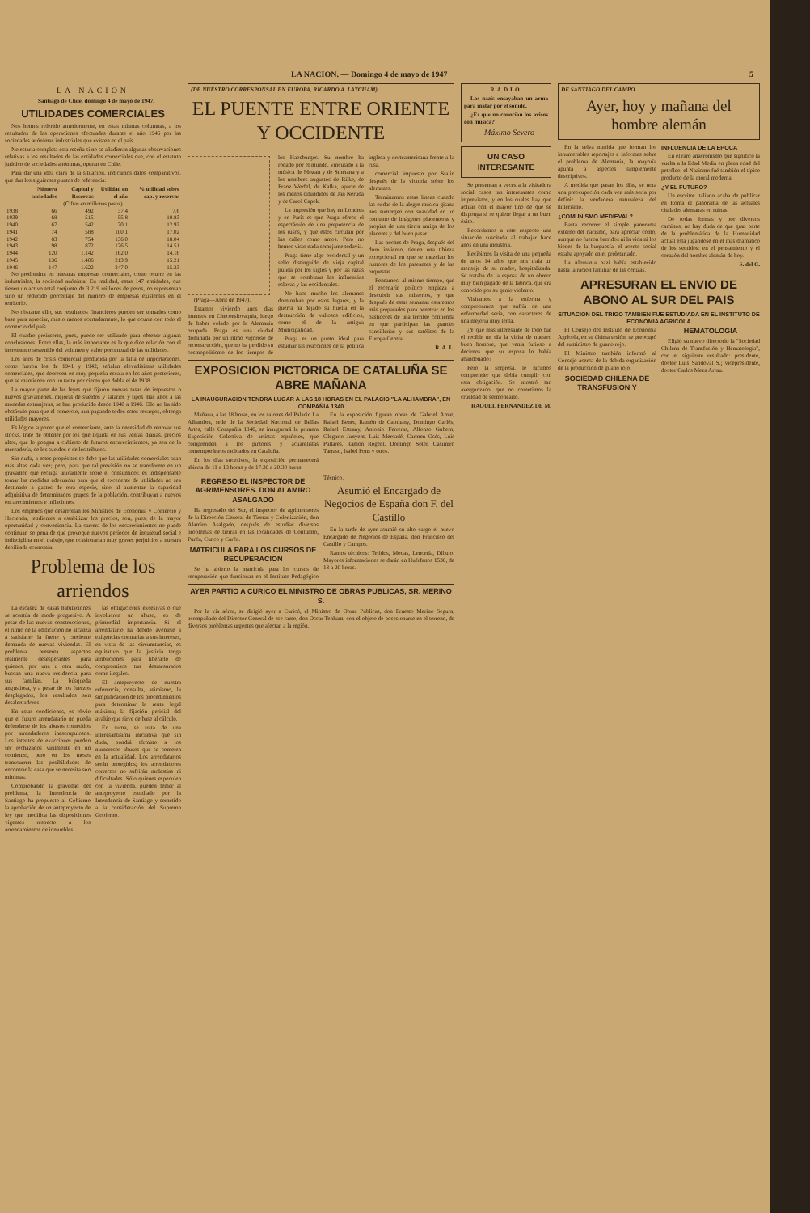LA NACION. — Domingo 4 de mayo de 1947 5
LA NACION
Santiago de Chile, domingo 4 de mayo de 1947.
UTILIDADES COMERCIALES
Nos hemos referido anteriormente, en estas mismas columnas, a los resultados de las operaciones efectuadas durante el año 1946 por las sociedades anónimas industriales que existen en el país.
No estaría completa esta reseña si no se añadieran algunas observaciones relativas a los resultados de las entidades comerciales que, con el estatuto jurídico de sociedades anónimas, operan en Chile.
Para dar una idea clara de la situación, indicamos datos comparativos, que dan los siguientes puntos de referencia:
| | Número sociedades | Capital y Reservas | Utilidad en el año | % utilidad sobre cap. y reservas |
| --- | --- | --- | --- | --- |
| (Cifras en millones pesos) | | | | |
| 1938 | 66 | 492 | 37.4 | 7.6 |
| 1939 | 68 | 515 | 55.8 | 10.83 |
| 1940 | 67 | 542 | 70.1 | 12.92 |
| 1941 | 74 | 588 | 100.1 | 17.02 |
| 1942 | 83 | 754 | 136.0 | 18.04 |
| 1943 | 98 | 872 | 126.5 | 14.51 |
| 1944 | 120 | 1.142 | 162.0 | 14.16 |
| 1945 | 136 | 1.406 | 213.9 | 15.21 |
| 1946 | 147 | 1.622 | 247.0 | 15.23 |
No predomina en nuestras empresas comerciales, como ocurre en las industriales, la sociedad anónima. En realidad, estas 147 entidades, que tienen un activo total conjunto de 3.219 millones de pesos, no representan sino un reducido porcentaje del número de empresas existentes en el territorio.
No obstante ello, sus resultados financieros pueden ser tomados como base para apreciar, más o menos acertadamente, lo que ocurre con todo el comercio del país.
El cuadro preinserto, pues, puede ser utilizado para obtener algunas conclusiones. Entre ellas, la más importante es la que dice relación con el incremento sostenido del volumen y valor porcentual de las utilidades.
Los años de crisis comercial producida por la falta de importaciones, como fueron los de 1941 y 1942, señalan elevadísimas utilidades comerciales, que decrecen en muy pequeña escala en los años posteriores, que se mantienen con un tanto por ciento que dobla el de 1938.
La mayor parte de las leyes que fijaron nuevas tasas de impuestos o nuevos gravámenes, mejoras de sueldos y salarios y tipos más altos a las monedas extranjeras, se han producido desde 1940 a 1946. Ello no ha sido obstáculo para que el comercio, aun pagando todos estos recargos, obtenga utilidades mayores.
Es lógico suponer que el comerciante, ante la necesidad de renovar sus stocks, trate de obtener por los que liquida en sus ventas diarias, precios altos, que lo pongan a cubierto de futuros encarecimientos, ya sea de la mercadería, de los sueldos o de los tributos.
Sin duda, a estos propósitos se debe que las utilidades comerciales sean más altas cada vez; pero, para que tal previsión no se transforme en un gravamen que recaiga únicamente sobre el consumidor, es indispensable tomar las medidas adecuadas para que el excedente de utilidades no sea destinado a gastos de otra especie, sino al aumentar la capacidad adquisitiva de determinados grupos de la población, contribuyan a nuevos encarecimientos e inflaciones.
Los empeños que desarrollan los Ministros de Economía y Comercio y Hacienda, tendientes a estabilizar los precios, son, pues, de la mayor oportunidad y conveniencia. La carrera de los encarecimientos no puede continuar, so pena de que provoque nuevos períodos de inquietud social e indisciplina en el trabajo, que ocasionarían muy graves perjuicios a nuestra debilitada economía.
Problema de los arriendos
La escasez de casas habitaciones se acentúa de modo progresivo. A pesar de las nuevas construcciones, el ritmo de la edificación no alcanza a satisfacer la fuerte y creciente demanda de nuevas viviendas. El problema presenta aspectos realmente desesperantes para quienes, por una u otra razón, buscan una nueva residencia para sus familias. La búsqueda angustiosa, y a pesar de los fuerzos desplegados, los resultados son desalentadores.
En estas condiciones, es obvio que el futuro arrendatario no pueda defenderse de los abusos cometidos por arrendadores inescrupulosos. Los intentos de exacciones pueden ser rechazados virilmente en un comienzo, pero en los meses transcurren las posibilidades de encontrar la casa que se necesita son mínimas.
Comprobando la gravedad del problema, la Intendencia de Santiago ha propuesto al Gobierno la aprobación de un anteproyecto de ley que modifica las disposiciones vigentes respecto a los arrendamientos de inmuebles.
las obligaciones excesivas o que involucren un abuso, es de primordial importancia. Si el arrendatario ha debido avenirse a exigencias contrarias a sus intereses, en vista de las circunstancias, es equitativo que la justicia tenga atribuciones para liberarlo de compromisos tan desmesurados como ilegales.
El anteproyecto de nuestra referencia, consulta, asimismo, la simplificación de los procedimientos para determinar la renta legal máxima; la fijación pericial del avalúo que sirve de base al cálculo.
En suma, se trata de una interesantísima iniciativa que sin duda, pondrá término a los numerosos abusos que se cometen en la actualidad. Los arrendatarios serán protegidos; los arrendadores correctos no sufrirán molestias ni dificultades. Sólo quienes especulen con la vivienda, pueden temer al anteproyecto estudiado por la Intendencia de Santiago y sometido a la consideración del Supremo Gobierno.
(DE NUESTRO CORRESPONSAL EN EUROPA, RICARDO A. LATCHAM)
EL PUENTE ENTRE ORIENTE Y OCCIDENTE
(Praga—Abril de 1947).
Estamos viviendo unos días intensos en Checoeslovaquia, luego de haber volado por la Alemania ocupada. Praga es una ciudad dominada por un ritmo vigoroso de reconstrucción, que no ha perdido su cosmopolitismo de los tiempos de los Habsburgos. Su nombre ha rodado por el mundo, vinculado a la música de Mozart y de Smétana y a los nombres augustos de Rilke, de Franz Werfel, de Kafka, aparte de los menos difundidos de Jan Neruda y de Carol Capek.
La impresión que hay en Londres y en París es que Praga ofrece el espectáculo de una prepotencia de los rusos, y que estos circulan por las calles como amos. Pero no hemos visto nada semejante todavía.
Praga tiene algo occidental y un sello distinguido de vieja capital pulida por los siglos y por las razas que se combinan las influencias eslavas y las occidentales.
No hace mucho los alemanes dominaban por estos lugares, y la guerra ha dejado su huella en la destrucción de valiosos edificios, como el de la antigua Municipalidad.
Praga es un punto ideal para estudiar las reacciones de la política inglesa y norteamericana frente a la rusa.
comercial impuesto por Stalin después de la victoria sobre los alemanes.
Terminamos estas líneas cuando las ondas de la alegre música gitana nos sumergen con suavidad en un conjunto de imágenes placenteras y propias de una tierra amiga de los placeres y del buen pasar.
Las noches de Praga, después del duro invierno, tienen una tibieza excepcional en que se mezclan los rumores de los paseantes y de las orquestas.
Pensamos, al mismo tiempo, que el escenario político empieza a descubrir sus misterios, y que después de estas semanas estaremos más preparados para penetrar en los bastidores de una terrible contienda en que participan las grandes cancillerías y sus satélites de la Europa Central.
R. A. L.
EXPOSICION PICTORICA DE CATALUÑA SE ABRE MAÑANA
LA INAUGURACION TENDRA LUGAR A LAS 18 HORAS EN EL PALACIO "LA ALHAMBRA", EN COMPAÑIA 1340
Mañana, a las 18 horas, en los salones del Palacio La Alhambra, sede de la Sociedad Nacional de Bellas Artes, calle Compañía 1340, se inaugurará la primera Exposición Colectiva de artistas españoles, que comprenden a los pintores y acuarelistas contemporáneos radicados en Cataluña.
En los días sucesivos, la exposición permanecerá abierta de 11 a 13 horas y de 17.30 a 20.30 horas.
En la exposición figuran obras de Gabriel Amat, Rafael Benet, Ramón de Capmany, Domingo Carlés, Rafael Estrany, Antonio Ferreras, Alfonso Gubern, Olegario Junyent, Luis Mercadé, Carmen Osés, Luis Pallarés, Ramón Rogent, Domingo Soler, Casimiro Tarraso, Isabel Pons y otros.
REGRESO EL INSPECTOR DE AGRIMENSORES. DON ALAMIRO ASALGADO
Ha regresado del Sur, el inspector de agrimensores de la Dirección General de Tierras y Colonización, don Alamiro Asalgado, después de estudiar diversos problemas de tierras en las localidades de Contulmo, Purén, Cunco y Carén.
MATRICULA PARA LOS CURSOS DE RECUPERACION
Se ha abierto la matrícula para los cursos de recuperación que funcionan en el Instituto Pedagógico Técnico.
Asumió el Encargado de Negocios de España don F. del Castillo
En la tarde de ayer asumió su alto cargo el nuevo Encargado de Negocios de España, don Francisco del Castillo y Campos.
Ramos técnicos: Tejidos, Modas, Lencería, Dibujo. Mayores informaciones se darán en Huérfanos 1536, de 18 a 20 horas.
AYER PARTIO A CURICO EL MINISTRO DE OBRAS PUBLICAS, SR. MERINO S.
Por la vía aérea, se dirigió ayer a Curicó, el Ministro de Obras Públicas, don Ernesto Merino Segura, acompañado del Director General de ese ramo, don Oscar Tenham, con el objeto de posesionarse en el terreno, de diversos problemas urgentes que afectan a la región.
RADIO
Los nazis ensayaban un arma para matar por el sonido.
¿Es que no conocían los avisos con música?
Máximo Severo
UN CASO INTERESANTE
Se presentan a veces a la visitadora social casos tan interesantes como imprevistos, y en los cuales hay que actuar con el mayor tino de que se disponga si se quiere llegar a un buen éxito.
Recordamos a este respecto una situación suscitada al trabajar hace años en una industria.
Recibimos la visita de una pequeña de unos 14 años que nos traía un mensaje de su madre, hospitalizada. Se trataba de la esposa de un obrero muy bien pagado de la fábrica, que era conocido por su genio violento.
Visitamos a la enferma y comprobamos que sufría de una enfermedad seria, con caracteres de una mejoría muy lenta.
¿Y qué más interesante de todo fué el recibir un día la visita de nuestro buen hombre, que venía furioso a decirnos que su esposa lo había abandonado?
Pero la sorpresa, le hicimos comprender que debía cumplir con esta obligación. Se mostró tan avergonzado, que no cometimos la crueldad de sermonearlo.
RAQUEL FERNANDEZ DE M.
DE SANTIAGO DEL CAMPO
Ayer, hoy y mañana del hombre alemán
En la selva nutrida que forman los innumerables reportajes e informes sobre el problema de Alemania, la mayoría apunta a aspectos simplemente descriptivos.
A medida que pasan los días, se nota una preocupación cada vez más seria por definir la verdadera naturaleza del hitlerismo.
¿COMUNISMO MEDIEVAL?
Basta recorrer el simple panorama externo del nacismo, para apreciar como, aunque no fueron barridos ni la vida ni los bienes de la burguesía, el acento social estaba apoyado en el proletariado.
La Alemania nazi había establecido hasta la ración familiar de las cenizas.
INFLUENCIA DE LA EPOCA
En el raro anacronismo que significó la vuelta a la Edad Media en plena edad del petróleo, el Nazismo fué también el típico producto de la moral moderna.
¿Y EL FUTURO?
Un escritor italiano acaba de publicar en Roma el panorama de las actuales ciudades alemanas en ruinas.
De todas formas y por diversos caminos, no hay duda de que gran parte de la problemática de la Humanidad actual está jugándose en el más dramático de los sentidos: en el pensamiento y el corazón del hombre alemán de hoy.
S. del C.
APRESURAN EL ENVIO DE ABONO AL SUR DEL PAIS
SITUACION DEL TRIGO TAMBIEN FUE ESTUDIADA EN EL INSTITUTO DE ECONOMIA AGRICOLA
El Consejo del Instituto de Economía Agrícola, en su última sesión, se preocupó del suministro de guano rojo.
El Ministro también informó al Consejo acerca de la debida organización de la producción de guano rojo.
SOCIEDAD CHILENA DE TRANSFUSION Y HEMATOLOGIA
Eligió su nuevo directorio la "Sociedad Chilena de Transfusión y Hematología", con el siguiente resultado: presidente, doctor Luis Sandoval S.; vicepresidente, doctor Carlos Meza Arrau.